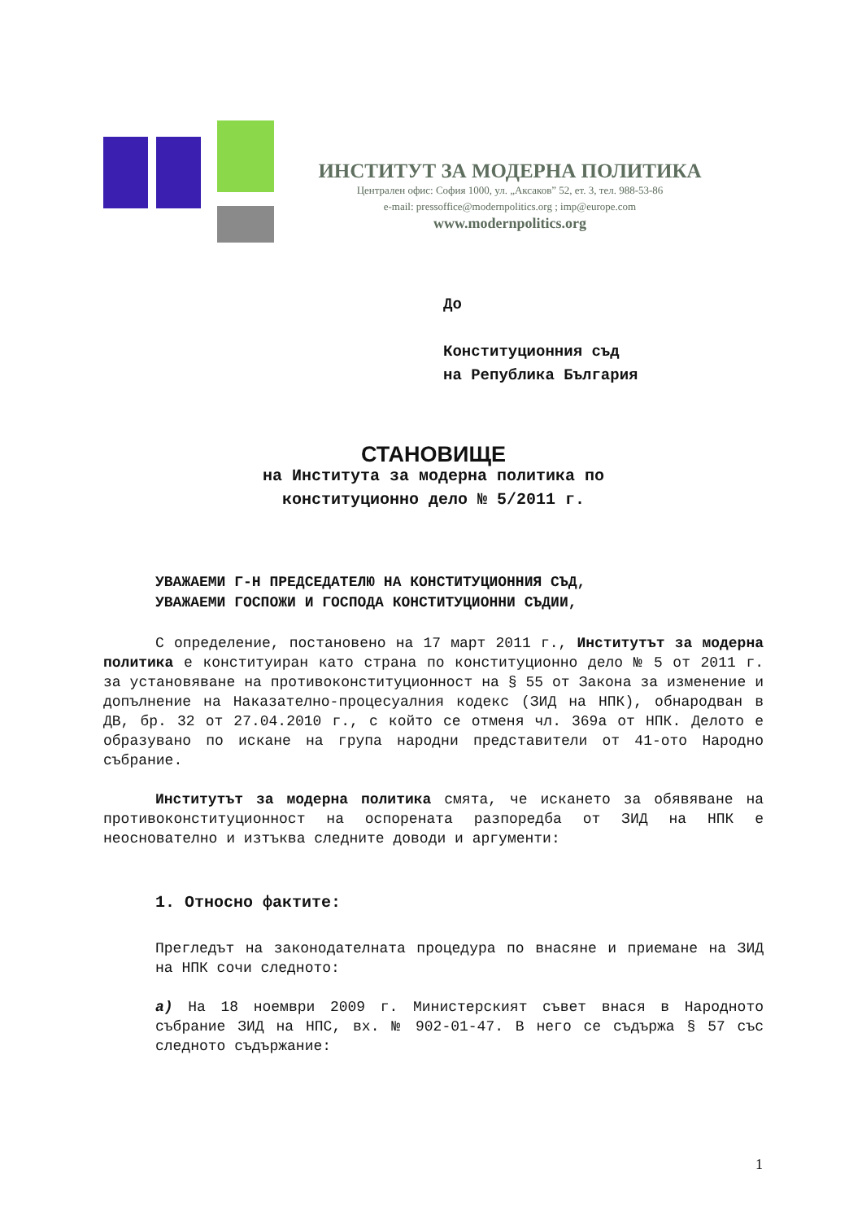ИНСТИТУТ ЗА МОДЕРНА ПОЛИТИКА
Централен офис: София 1000, ул. „Аксаков” 52, ет. 3, тел. 988-53-86
e-mail: pressoffice@modernpolitics.org ; imp@europe.com
www.modernpolitics.org
До
Конституционния съд
на Република България
СТАНОВИЩЕ
на Института за модерна политика по
конституционно дело № 5/2011 г.
УВАЖАЕМИ Г-Н ПРЕДСЕДАТЕЛЮ НА КОНСТИТУЦИОННИЯ СЪД,
УВАЖАЕМИ ГОСПОЖИ И ГОСПОДА КОНСТИТУЦИОННИ СЪДИИ,
С определение, постановено на 17 март 2011 г., Институтът за модерна политика е конституиран като страна по конституционно дело № 5 от 2011 г. за установяване на противоконституционност на § 55 от Закона за изменение и допълнение на Наказателно-процесуалния кодекс (ЗИД на НПК), обнародван в ДВ, бр. 32 от 27.04.2010 г., с който се отменя чл. 369а от НПК. Делото е образувано по искане на група народни представители от 41-ото Народно събрание.
Институтът за модерна политика смята, че искането за обявяване на противоконституционност на оспорената разпоредба от ЗИД на НПК е неоснователно и изтъква следните доводи и аргументи:
1. Относно фактите:
Прегледът на законодателната процедура по внасяне и приемане на ЗИД на НПК сочи следното:
а) На 18 ноември 2009 г. Министерският съвет внася в Народното събрание ЗИД на НПС, вх. № 902-01-47. В него се съдържа § 57 със следното съдържание:
1